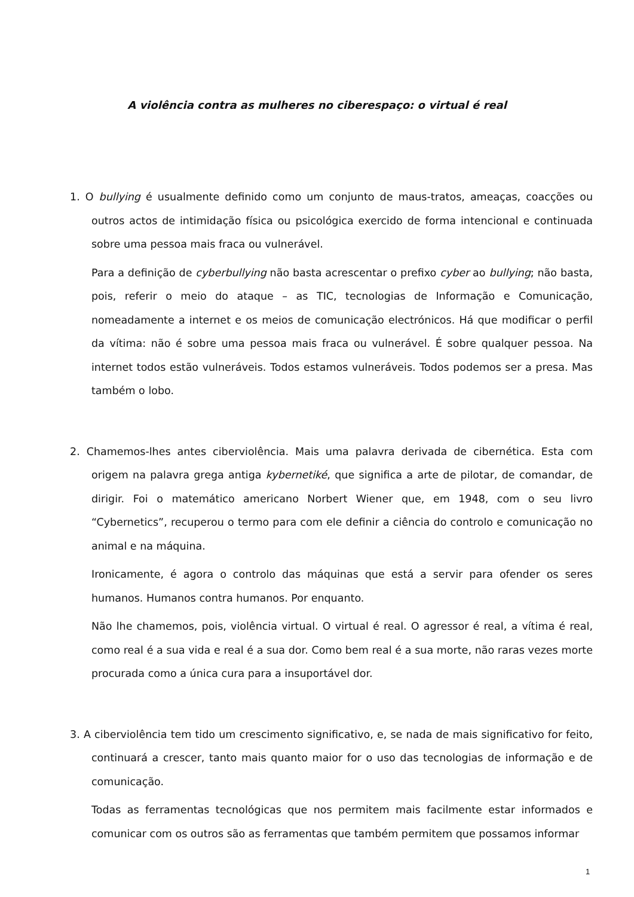A violência contra as mulheres no ciberespaço: o virtual é real
1. O bullying é usualmente definido como um conjunto de maus-tratos, ameaças, coacções ou outros actos de intimidação física ou psicológica exercido de forma intencional e continuada sobre uma pessoa mais fraca ou vulnerável.
Para a definição de cyberbullying não basta acrescentar o prefixo cyber ao bullying; não basta, pois, referir o meio do ataque – as TIC, tecnologias de Informação e Comunicação, nomeadamente a internet e os meios de comunicação electrónicos. Há que modificar o perfil da vítima: não é sobre uma pessoa mais fraca ou vulnerável. É sobre qualquer pessoa. Na internet todos estão vulneráveis. Todos estamos vulneráveis. Todos podemos ser a presa. Mas também o lobo.
2. Chamemos-lhes antes ciberviolência. Mais uma palavra derivada de cibernética. Esta com origem na palavra grega antiga kybernetiké, que significa a arte de pilotar, de comandar, de dirigir. Foi o matemático americano Norbert Wiener que, em 1948, com o seu livro “Cybernetics”, recuperou o termo para com ele definir a ciência do controlo e comunicação no animal e na máquina.
Ironicamente, é agora o controlo das máquinas que está a servir para ofender os seres humanos. Humanos contra humanos. Por enquanto.
Não lhe chamemos, pois, violência virtual. O virtual é real. O agressor é real, a vítima é real, como real é a sua vida e real é a sua dor. Como bem real é a sua morte, não raras vezes morte procurada como a única cura para a insuportável dor.
3. A ciberviolência tem tido um crescimento significativo, e, se nada de mais significativo for feito, continuará a crescer, tanto mais quanto maior for o uso das tecnologias de informação e de comunicação.
Todas as ferramentas tecnológicas que nos permitem mais facilmente estar informados e comunicar com os outros são as ferramentas que também permitem que possamos informar
1